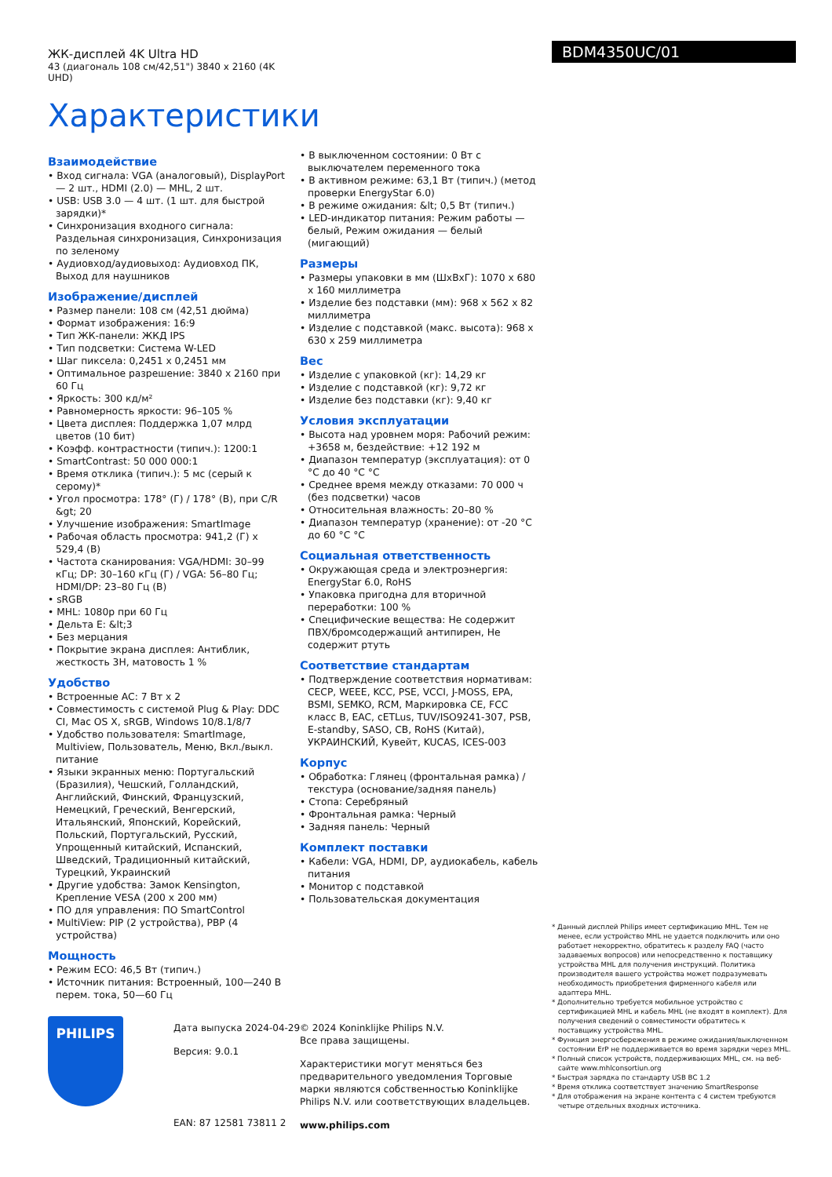ЖК-дисплей 4K Ultra HD
43 (диагональ 108 см/42,51") 3840 x 2160 (4K UHD)
Характеристики
BDM4350UC/01
Взаимодействие
• Вход сигнала: VGA (аналоговый), DisplayPort — 2 шт., HDMI (2.0) — MHL, 2 шт.
• USB: USB 3.0 — 4 шт. (1 шт. для быстрой зарядки)*
• Синхронизация входного сигнала: Раздельная синхронизация, Синхронизация по зеленому
• Аудиовход/аудиовыход: Аудиовход ПК, Выход для наушников
Изображение/дисплей
• Размер панели: 108 см (42,51 дюйма)
• Формат изображения: 16:9
• Тип ЖК-панели: ЖКД IPS
• Тип подсветки: Система W-LED
• Шаг пиксела: 0,2451 x 0,2451 мм
• Оптимальное разрешение: 3840 x 2160 при 60 Гц
• Яркость: 300 кд/м²
• Равномерность яркости: 96–105 %
• Цвета дисплея: Поддержка 1,07 млрд цветов (10 бит)
• Коэфф. контрастности (типич.): 1200:1
• SmartContrast: 50 000 000:1
• Время отклика (типич.): 5 мс (серый к серому)*
• Угол просмотра: 178° (Г) / 178° (В), при C/R &gt; 20
• Улучшение изображения: SmartImage
• Рабочая область просмотра: 941,2 (Г) x 529,4 (В)
• Частота сканирования: VGA/HDMI: 30–99 кГц; DP: 30–160 кГц (Г) / VGA: 56–80 Гц; HDMI/DP: 23–80 Гц (В)
• sRGB
• MHL: 1080p при 60 Гц
• Дельта E: &lt;3
• Без мерцания
• Покрытие экрана дисплея: Антиблик, жесткость 3H, матовость 1 %
Удобство
• Встроенные АС: 7 Вт x 2
• Совместимость с системой Plug & Play: DDC CI, Mac OS X, sRGB, Windows 10/8.1/8/7
• Удобство пользователя: SmartImage, Multiview, Пользователь, Меню, Вкл./выкл. питание
• Языки экранных меню: Португальский (Бразилия), Чешский, Голландский, Английский, Финский, Французский, Немецкий, Греческий, Венгерский, Итальянский, Японский, Корейский, Польский, Португальский, Русский, Упрощенный китайский, Испанский, Шведский, Традиционный китайский, Турецкий, Украинский
• Другие удобства: Замок Kensington, Крепление VESA (200 x 200 мм)
• ПО для управления: ПО SmartControl
• MultiView: PIP (2 устройства), PBP (4 устройства)
Мощность
• Режим ECO: 46,5 Вт (типич.)
• Источник питания: Встроенный, 100—240 В перем. тока, 50—60 Гц
• В выключенном состоянии: 0 Вт с выключателем переменного тока
• В активном режиме: 63,1 Вт (типич.) (метод проверки EnergyStar 6.0)
• В режиме ожидания: &lt; 0,5 Вт (типич.)
• LED-индикатор питания: Режим работы — белый, Режим ожидания — белый (мигающий)
Размеры
• Размеры упаковки в мм (ШxВxГ): 1070 x 680 x 160 миллиметра
• Изделие без подставки (мм): 968 x 562 x 82 миллиметра
• Изделие с подставкой (макс. высота): 968 x 630 x 259 миллиметра
Вес
• Изделие с упаковкой (кг): 14,29 кг
• Изделие с подставкой (кг): 9,72 кг
• Изделие без подставки (кг): 9,40 кг
Условия эксплуатации
• Высота над уровнем моря: Рабочий режим: +3658 м, бездействие: +12 192 м
• Диапазон температур (эксплуатация): от 0 °C до 40 °C °C
• Среднее время между отказами: 70 000 ч (без подсветки) часов
• Относительная влажность: 20–80 %
• Диапазон температур (хранение): от -20 °C до 60 °C °C
Социальная ответственность
• Окружающая среда и электроэнергия: EnergyStar 6.0, RoHS
• Упаковка пригодна для вторичной переработки: 100 %
• Специфические вещества: Не содержит ПВХ/бромсодержащий антипирен, Не содержит ртуть
Соответствие стандартам
• Подтверждение соответствия нормативам: CECP, WEEE, KCC, PSE, VCCI, J-MOSS, EPA, BSMI, SEMKO, RCM, Маркировка CE, FCC класс B, EAC, cETLus, TUV/ISO9241-307, PSB, E-standby, SASO, CB, RoHS (Китай), УКРАИНСКИЙ, Кувейт, KUCAS, ICES-003
Корпус
• Обработка: Глянец (фронтальная рамка) / текстура (основание/задняя панель)
• Стопа: Серебряный
• Фронтальная рамка: Черный
• Задняя панель: Черный
Комплект поставки
• Кабели: VGA, HDMI, DP, аудиокабель, кабель питания
• Монитор с подставкой
• Пользовательская документация
* Данный дисплей Philips имеет сертификацию MHL. Тем не менее, если устройство MHL не удается подключить или оно работает некорректно, обратитесь к разделу FAQ (часто задаваемых вопросов) или непосредственно к поставщику устройства MHL для получения инструкций. Политика производителя вашего устройства может подразумевать необходимость приобретения фирменного кабеля или адаптера MHL.
* Дополнительно требуется мобильное устройство с сертификацией MHL и кабель MHL (не входят в комплект). Для получения сведений о совместимости обратитесь к поставщику устройства MHL.
* Функция энергосбережения в режиме ожидания/выключенном состоянии ErP не поддерживается во время зарядки через MHL.
* Полный список устройств, поддерживающих MHL, см. на веб-сайте www.mhlconsortiun.org
* Быстрая зарядка по стандарту USB BC 1.2
* Время отклика соответствует значению SmartResponse
* Для отображения на экране контента с 4 систем требуются четыре отдельных входных источника.
PHILIPS
Дата выпуска 2024-04-29
Версия: 9.0.1
EAN: 87 12581 73811 2
© 2024 Koninklijke Philips N.V.
Все права защищены.
Характеристики могут меняться без предварительного уведомления Торговые марки являются собственностью Koninklijke Philips N.V. или соответствующих владельцев.
www.philips.com